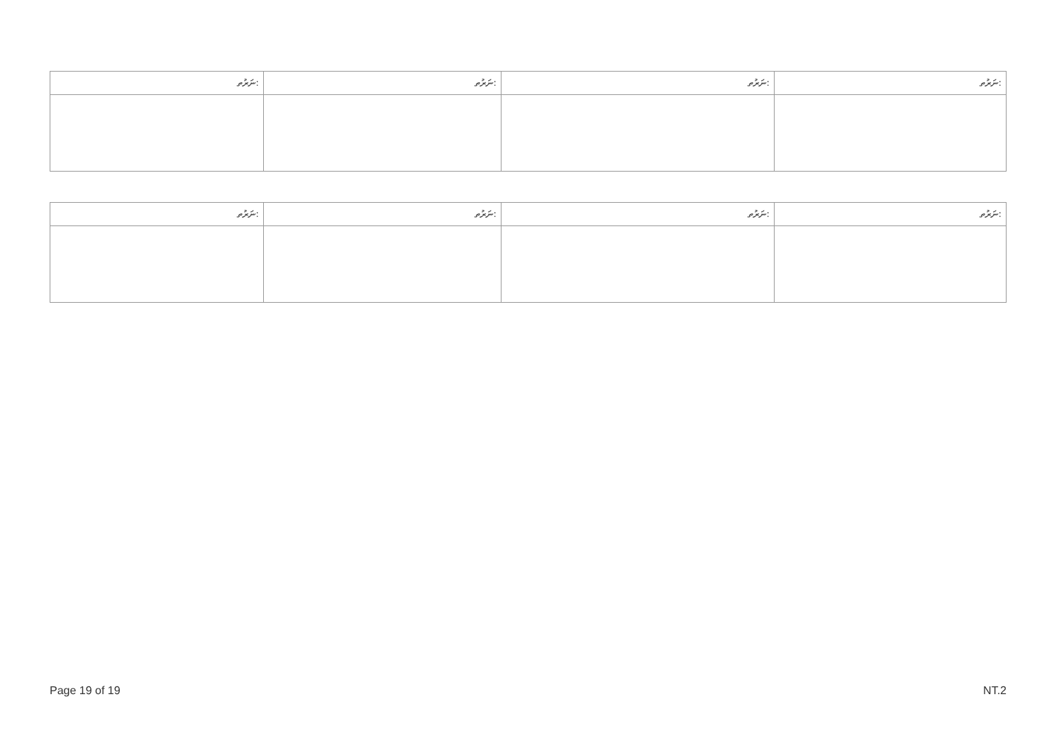| ނަރުތ: | ނަރުތ: | ނަރުތ: | ނަރުތ: |
| --- | --- | --- | --- |
| ނަރުތ: | ނަރުތ: | ނަރުތ: | ނަރުތ: |
| --- | --- | --- | --- |
Page 19 of 19 NT.2